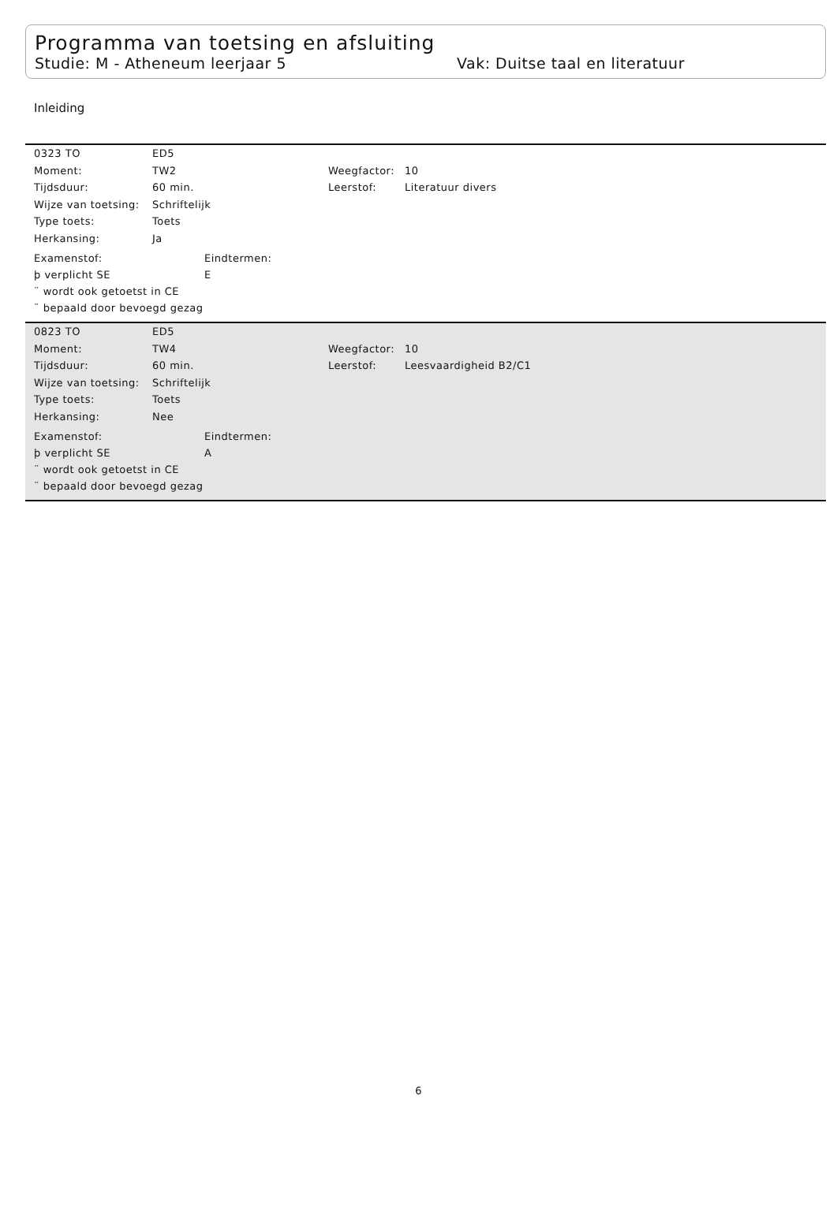Programma van toetsing en afsluiting
Studie: M - Atheneum leerjaar 5 Vak: Duitse taal en literatuur
Inleiding
| 0323 TO | ED5 | | |
| Moment: | TW2 | Weegfactor: | 10 |
| Tijdsduur: | 60 min. | Leerstof: | Literatuur divers |
| Wijze van toetsing: | Schriftelijk | | |
| Type toets: | Toets | | |
| Herkansing: | Ja | | |
| Examenstof: | Eindtermen: |
| þ verplicht SE | E |
| ¨ wordt ook getoetst in CE | |
| ¨ bepaald door bevoegd gezag | |
| 0823 TO | ED5 | | |
| Moment: | TW4 | Weegfactor: | 10 |
| Tijdsduur: | 60 min. | Leerstof: | Leesvaardigheid B2/C1 |
| Wijze van toetsing: | Schriftelijk | | |
| Type toets: | Toets | | |
| Herkansing: | Nee | | |
| Examenstof: | Eindtermen: |
| þ verplicht SE | A |
| ¨ wordt ook getoetst in CE | |
| ¨ bepaald door bevoegd gezag | |
6